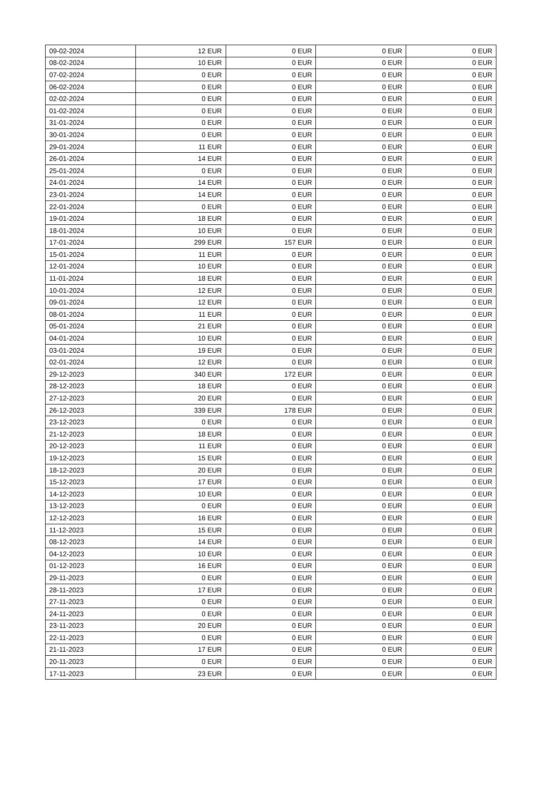| 09-02-2024 | 12 EUR | 0 EUR | 0 EUR | 0 EUR |
| 08-02-2024 | 10 EUR | 0 EUR | 0 EUR | 0 EUR |
| 07-02-2024 | 0 EUR | 0 EUR | 0 EUR | 0 EUR |
| 06-02-2024 | 0 EUR | 0 EUR | 0 EUR | 0 EUR |
| 02-02-2024 | 0 EUR | 0 EUR | 0 EUR | 0 EUR |
| 01-02-2024 | 0 EUR | 0 EUR | 0 EUR | 0 EUR |
| 31-01-2024 | 0 EUR | 0 EUR | 0 EUR | 0 EUR |
| 30-01-2024 | 0 EUR | 0 EUR | 0 EUR | 0 EUR |
| 29-01-2024 | 11 EUR | 0 EUR | 0 EUR | 0 EUR |
| 26-01-2024 | 14 EUR | 0 EUR | 0 EUR | 0 EUR |
| 25-01-2024 | 0 EUR | 0 EUR | 0 EUR | 0 EUR |
| 24-01-2024 | 14 EUR | 0 EUR | 0 EUR | 0 EUR |
| 23-01-2024 | 14 EUR | 0 EUR | 0 EUR | 0 EUR |
| 22-01-2024 | 0 EUR | 0 EUR | 0 EUR | 0 EUR |
| 19-01-2024 | 18 EUR | 0 EUR | 0 EUR | 0 EUR |
| 18-01-2024 | 10 EUR | 0 EUR | 0 EUR | 0 EUR |
| 17-01-2024 | 299 EUR | 157 EUR | 0 EUR | 0 EUR |
| 15-01-2024 | 11 EUR | 0 EUR | 0 EUR | 0 EUR |
| 12-01-2024 | 10 EUR | 0 EUR | 0 EUR | 0 EUR |
| 11-01-2024 | 18 EUR | 0 EUR | 0 EUR | 0 EUR |
| 10-01-2024 | 12 EUR | 0 EUR | 0 EUR | 0 EUR |
| 09-01-2024 | 12 EUR | 0 EUR | 0 EUR | 0 EUR |
| 08-01-2024 | 11 EUR | 0 EUR | 0 EUR | 0 EUR |
| 05-01-2024 | 21 EUR | 0 EUR | 0 EUR | 0 EUR |
| 04-01-2024 | 10 EUR | 0 EUR | 0 EUR | 0 EUR |
| 03-01-2024 | 19 EUR | 0 EUR | 0 EUR | 0 EUR |
| 02-01-2024 | 12 EUR | 0 EUR | 0 EUR | 0 EUR |
| 29-12-2023 | 340 EUR | 172 EUR | 0 EUR | 0 EUR |
| 28-12-2023 | 18 EUR | 0 EUR | 0 EUR | 0 EUR |
| 27-12-2023 | 20 EUR | 0 EUR | 0 EUR | 0 EUR |
| 26-12-2023 | 339 EUR | 178 EUR | 0 EUR | 0 EUR |
| 23-12-2023 | 0 EUR | 0 EUR | 0 EUR | 0 EUR |
| 21-12-2023 | 18 EUR | 0 EUR | 0 EUR | 0 EUR |
| 20-12-2023 | 11 EUR | 0 EUR | 0 EUR | 0 EUR |
| 19-12-2023 | 15 EUR | 0 EUR | 0 EUR | 0 EUR |
| 18-12-2023 | 20 EUR | 0 EUR | 0 EUR | 0 EUR |
| 15-12-2023 | 17 EUR | 0 EUR | 0 EUR | 0 EUR |
| 14-12-2023 | 10 EUR | 0 EUR | 0 EUR | 0 EUR |
| 13-12-2023 | 0 EUR | 0 EUR | 0 EUR | 0 EUR |
| 12-12-2023 | 16 EUR | 0 EUR | 0 EUR | 0 EUR |
| 11-12-2023 | 15 EUR | 0 EUR | 0 EUR | 0 EUR |
| 08-12-2023 | 14 EUR | 0 EUR | 0 EUR | 0 EUR |
| 04-12-2023 | 10 EUR | 0 EUR | 0 EUR | 0 EUR |
| 01-12-2023 | 16 EUR | 0 EUR | 0 EUR | 0 EUR |
| 29-11-2023 | 0 EUR | 0 EUR | 0 EUR | 0 EUR |
| 28-11-2023 | 17 EUR | 0 EUR | 0 EUR | 0 EUR |
| 27-11-2023 | 0 EUR | 0 EUR | 0 EUR | 0 EUR |
| 24-11-2023 | 0 EUR | 0 EUR | 0 EUR | 0 EUR |
| 23-11-2023 | 20 EUR | 0 EUR | 0 EUR | 0 EUR |
| 22-11-2023 | 0 EUR | 0 EUR | 0 EUR | 0 EUR |
| 21-11-2023 | 17 EUR | 0 EUR | 0 EUR | 0 EUR |
| 20-11-2023 | 0 EUR | 0 EUR | 0 EUR | 0 EUR |
| 17-11-2023 | 23 EUR | 0 EUR | 0 EUR | 0 EUR |